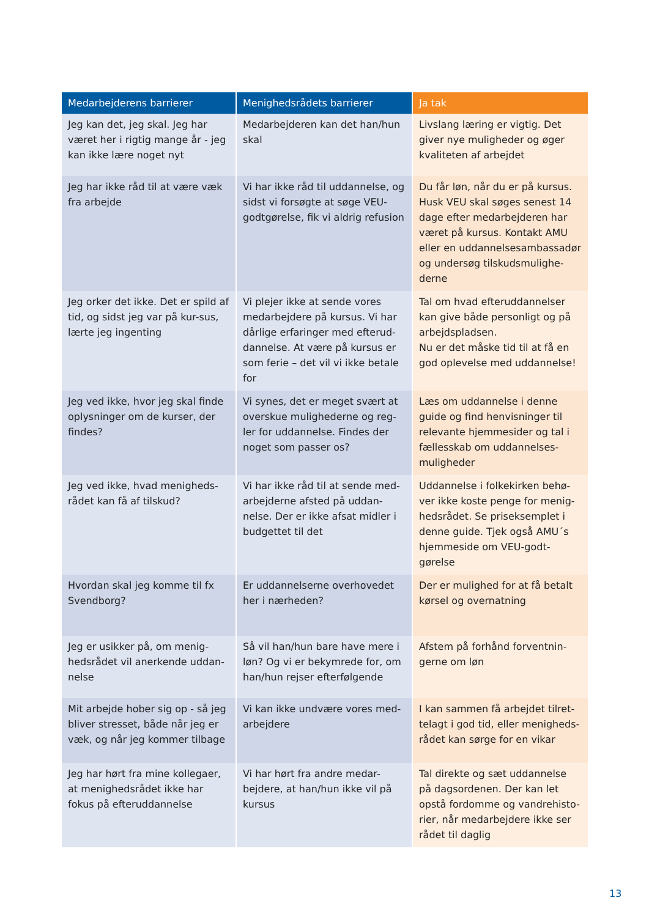| Medarbejderens barrierer | Menighedsrådets barrierer | Ja tak |
| --- | --- | --- |
| Jeg kan det, jeg skal. Jeg har været her i rigtig mange år - jeg kan ikke lære noget nyt | Medarbejderen kan det han/hun skal | Livslang læring er vigtig. Det giver nye muligheder og øger kvaliteten af arbejdet |
| Jeg har ikke råd til at være væk fra arbejde | Vi har ikke råd til uddannelse, og sidst vi forsøgte at søge VEU-godtgørelse, fik vi aldrig refusion | Du får løn, når du er på kursus. Husk VEU skal søges senest 14 dage efter medarbejderen har været på kursus. Kontakt AMU eller en uddannelsesambassadør og undersøg tilskudsmulighe-derne |
| Jeg orker det ikke. Det er spild af tid, og sidst jeg var på kur-sus, lærte jeg ingenting | Vi plejer ikke at sende vores medarbejdere på kursus. Vi har dårlige erfaringer med efterud-dannelse. At være på kursus er som ferie – det vil vi ikke betale for | Tal om hvad efteruddannelser kan give både personligt og på arbejdspladsen. Nu er det måske tid til at få en god oplevelse med uddannelse! |
| Jeg ved ikke, hvor jeg skal finde oplysninger om de kurser, der findes? | Vi synes, det er meget svært at overskue mulighederne og reg-ler for uddannelse. Findes der noget som passer os? | Læs om uddannelse i denne guide og find henvisninger til relevante hjemmesider og tal i fællesskab om uddannelses-muligheder |
| Jeg ved ikke, hvad menigheds-rådet kan få af tilskud? | Vi har ikke råd til at sende med-arbejderne afsted på uddan-nelse. Der er ikke afsat midler i budgettet til det | Uddannelse i folkekirken behø-ver ikke koste penge for menig-hedsrådet. Se priseksemplet i denne guide. Tjek også AMU´s hjemmeside om VEU-godt-gørelse |
| Hvordan skal jeg komme til fx Svendborg? | Er uddannelserne overhovedet her i nærheden? | Der er mulighed for at få betalt kørsel og overnatning |
| Jeg er usikker på, om menig-hedsrådet vil anerkende uddan-nelse | Så vil han/hun bare have mere i løn? Og vi er bekymrede for, om han/hun rejser efterfølgende | Afstem på forhånd forventnin-gerne om løn |
| Mit arbejde hober sig op - så jeg bliver stresset, både når jeg er væk, og når jeg kommer tilbage | Vi kan ikke undvære vores med-arbejdere | I kan sammen få arbejdet tilret-telagt i god tid, eller menigheds-rådet kan sørge for en vikar |
| Jeg har hørt fra mine kollegaer, at menighedsrådet ikke har fokus på efteruddannelse | Vi har hørt fra andre medar-bejdere, at han/hun ikke vil på kursus | Tal direkte og sæt uddannelse på dagsordenen. Der kan let opstå fordomme og vandrehisto-rier, når medarbejdere ikke ser rådet til daglig |
13